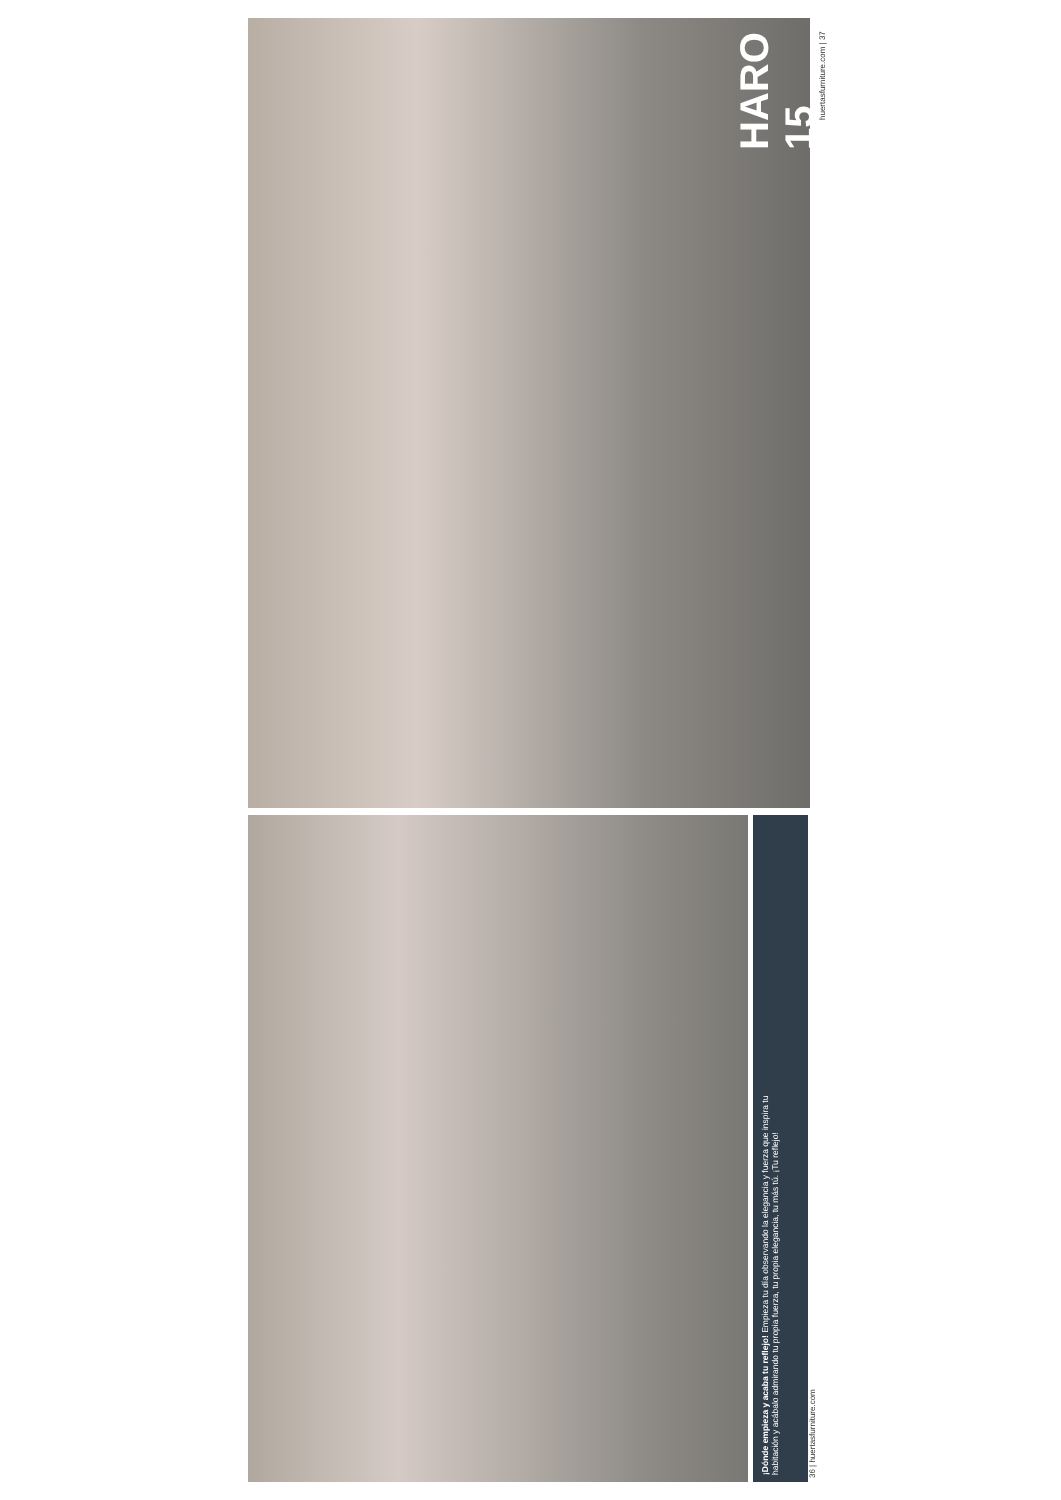HARO
15
huertasfurniture.com | 37
¡Dónde empieza y acaba tu reflejo! Empieza tu día observando la elegancia y fuerza que inspira tu habitación y acábalo admirando tu propia fuerza, tu propia elegancia, tu más tú. ¡Tu reflejo!
36 | huertasfurniture.com